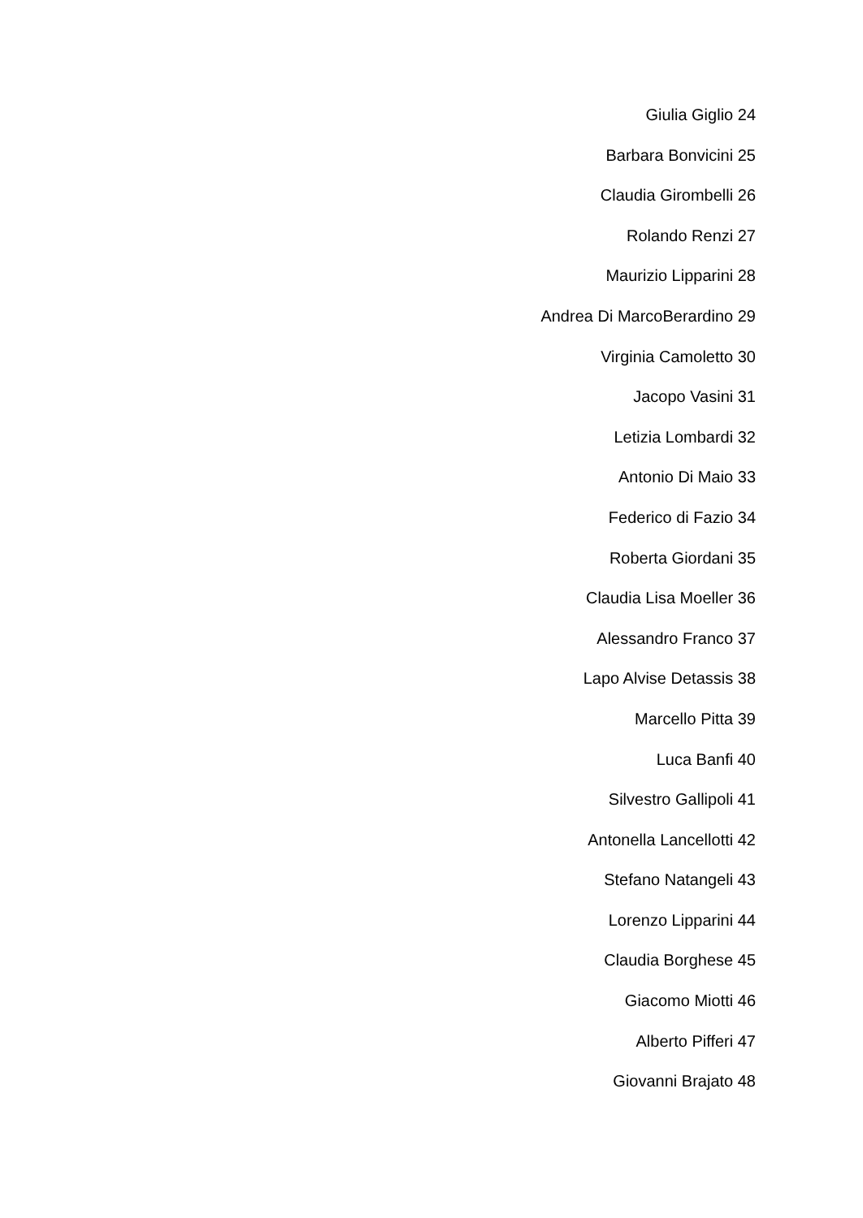Giulia Giglio 24
Barbara Bonvicini 25
Claudia Girombelli 26
Rolando Renzi 27
Maurizio Lipparini 28
Andrea Di MarcoBerardino 29
Virginia Camoletto 30
Jacopo Vasini 31
Letizia Lombardi 32
Antonio Di Maio 33
Federico di Fazio 34
Roberta Giordani 35
Claudia Lisa Moeller 36
Alessandro Franco 37
Lapo Alvise Detassis 38
Marcello Pitta 39
Luca Banfi 40
Silvestro Gallipoli 41
Antonella Lancellotti 42
Stefano Natangeli 43
Lorenzo Lipparini 44
Claudia Borghese 45
Giacomo Miotti 46
Alberto Pifferi 47
Giovanni Brajato 48